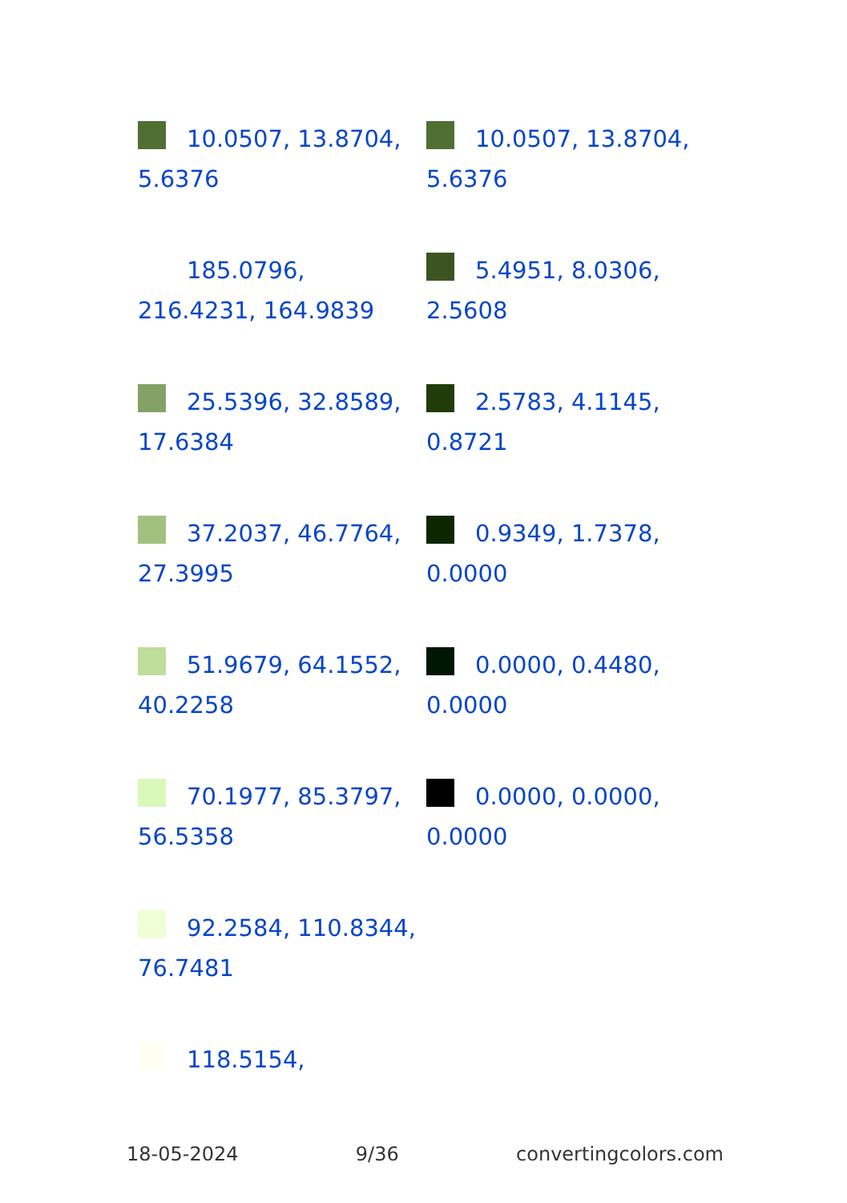10.0507, 13.8704, 5.6376
185.0796, 216.4231, 164.9839
25.5396, 32.8589, 17.6384
37.2037, 46.7764, 27.3995
51.9679, 64.1552, 40.2258
70.1977, 85.3797, 56.5358
92.2584, 110.8344, 76.7481
118.5154,
10.0507, 13.8704, 5.6376
5.4951, 8.0306, 2.5608
2.5783, 4.1145, 0.8721
0.9349, 1.7378, 0.0000
0.0000, 0.4480, 0.0000
0.0000, 0.0000, 0.0000
18-05-2024 9/36 convertingcolors.com